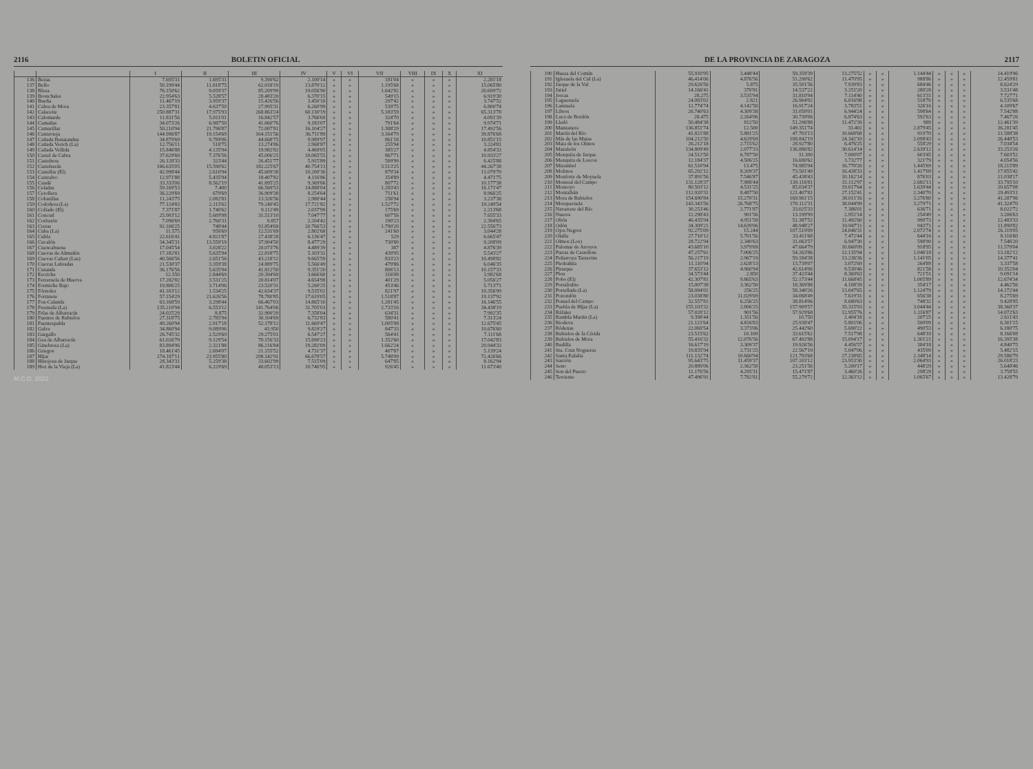2116 BOLETIN OFICIAL
| | | I | II | III | IV | V | VI | VII | VIII | IX | X | XI |
| --- | --- | --- | --- | --- | --- | --- | --- | --- | --- | --- | --- | --- |
| 136 | Bezas | 7.695'31 | 1.695'31 | 9.390'62 | 2.100'14 | » | » | 181'04 | » | » | » | 2.281'18 |
| 137 | Bello | 50.199'44 | 11.818'75 | 62.018'19 | 13.870'12 | » | » | 1.195'68 | » | » | » | 15.065'80 |
| 138 | Blesa | 76.150'62 | 9.059'37 | 85.209'99 | 19.056'90 | » | » | 1.642'82 | » | » | » | 20.699'72 |
| 139 | Bronchales | 22.954'63 | 5.528'57 | 28.483'20 | 6.370'15 | » | » | 549'15 | » | » | » | 6.919'30 |
| 140 | Bueña | 11.467'19 | 3.959'37 | 15.426'56 | 3.450'10 | » | » | 297'42 | » | » | » | 3.747'52 |
| 141 | Cabra de Mora | 23.357'81 | 4.637'50 | 27.995'31 | 6.260'99 | » | » | 539'75 | » | » | » | 6.800'74 |
| 142 | Calaceite | 250.887'31 | 17.975'93 | 268.863'24 | 60.130'19 | » | » | 5.183'59 | » | » | » | 65.313'78 |
| 143 | Calomarde | 11.831'56 | 5.011'01 | 16.842'57 | 3.766'69 | » | » | 324'70 | » | » | » | 4.091'39 |
| 144 | Camañas | 34.073'26 | 6.987'50 | 41.060'76 | 9.183'07 | » | » | 791'64 | » | » | » | 9.974'71 |
| 145 | Camarillas | 50.210'94 | 21.796'87 | 72.007'81 | 16.104'27 | » | » | 1.388'29 | » | » | » | 17.492'56 |
| 146 | Cantavieja | 144.996'87 | 19.154'69 | 164.151'56 | 36.711'89 | » | » | 3.164'79 | » | » | » | 39.876'68 |
| 147 | Cañada Benatanduz | 34.879'69 | 9.789'06 | 44.668'75 | 9.989'97 | » | » | 861'18 | » | » | » | 10.851'15 |
| 148 | Cañada Verich (La) | 12.756'11 | 518'75 | 13.274'86 | 2.968'87 | » | » | 255'94 | » | » | » | 3.224'81 |
| 149 | Cañada Vellida | 15.846'88 | 4.135'94 | 19.982'82 | 4.469'05 | » | » | 385'27 | » | » | » | 4.854'32 |
| 150 | Castel de Cabra | 37.629'69 | 7.376'56 | 45.006'25 | 10.065'55 | » | » | 867'71 | » | » | » | 10.933'27 |
| 151 | Castelnou | 26.128'33 | 323'44 | 26.451'77 | 5.915'89 | » | » | 509'99 | » | » | » | 6.425'88 |
| 152 | Castelserás | 166.635'05 | 15.590'62 | 182.225'67 | 40.754'13 | » | » | 3.513'25 | » | » | » | 44.267'38 |
| 153 | Castellar (El) | 42.998'44 | 2.610'94 | 45.609'38 | 10.200'36 | » | » | 879'34 | » | » | » | 11.079'70 |
| 154 | Castralvo | 12.971'88 | 5.435'94 | 18.407'82 | 4.116'86 | » | » | 354'89 | » | » | » | 4.471'75 |
| 155 | Caudé | 33.333'06 | 8.562'19 | 41.895'25 | 9.369'66 | » | » | 807'72 | » | » | » | 10.177'38 |
| 156 | Celadas | 59.169'53 | 7.400 | 66.569'53 | 14.888'04 | » | » | 1.283'43 | » | » | » | 16.171'47 |
| 157 | Cerollera | 36.229'69 | 679'69 | 36.909'38 | 8.254'64 | » | » | 711'61 | » | » | » | 8.966'25 |
| 158 | Cobatillas | 11.243'75 | 2.082'81 | 13.326'56 | 2.980'44 | » | » | 256'94 | » | » | » | 3.237'38 |
| 159 | Codoñera (La) | 77.124'83 | 2.115'62 | 79.240'45 | 17.721'82 | » | » | 1.527'72 | » | » | » | 19.249'54 |
| 160 | Collado (El) | 7.371'87 | 1.740'62 | 9.112'49 | 2.037'99 | » | » | 175'69 | » | » | » | 2.213'68 |
| 161 | Concud | 25.903'12 | 5.609'98 | 31.513'10 | 7.047'77 | » | » | 607'56 | » | » | » | 7.655'33 |
| 162 | Corbatón | 7.096'69 | 2.760'31 | 9.857 | 2.204'42 | » | » | 190'23 | » | » | » | 2.394'65 |
| 163 | Cretas | 92.106'25 | 748'44 | 92.854'69 | 20.766'53 | » | » | 1.790'20 | » | » | » | 22.556'73 |
| 164 | Cuba (La) | 11.575 | 956'69 | 12.531'69 | 2.802'68 | » | » | 241'60 | » | » | » | 3.044'28 |
| 165 | Cubla | 22.616'41 | 4.821'87 | 27.438'28 | 6.136'47 | » | » | 529 | » | » | » | 6.665'47 |
| 166 | Cucalón | 34.345'31 | 13.559'19 | 37.904'50 | 8.477'29 | » | » | 730'80 | » | » | » | 9.208'09 |
| 167 | Cuencabuena | 17.045'54 | 3.028'22 | 20.073'76 | 4.489'39 | » | » | 387 | » | » | » | 4.876'39 |
| 168 | Cuevas de Almudén | 17.182'81 | 5.635'94 | 22.818'75 | 5.103'32 | » | » | 439'95 | » | » | » | 5.543'27 |
| 169 | Cuevas Cañart (Las) | 40.566'56 | 2.651'56 | 43.218'12 | 9.665'59 | » | » | 833'23 | » | » | » | 10.498'82 |
| 170 | Cuevas Labradas | 21.530'37 | 3.359'38 | 24.889'75 | 5.566'49 | » | » | 479'86 | » | » | » | 6.046'35 |
| 171 | Cutanda | 36.176'56 | 5.635'94 | 41.812'50 | 9.351'20 | » | » | 806'13 | » | » | » | 10.157'33 |
| 172 | Escriche | 12.550 | 2.844'69 | 20.394'69 | 3.666'60 | » | » | 316'08 | » | » | » | 3.982'68 |
| 173 | Ferreruela de Huerva | 17.282'82 | 3.531'25 | 20.814'07 | 4.654'98 | » | » | 401'29 | » | » | » | 5.056'27 |
| 174 | Formiche Bajo | 19.806'25 | 3.714'06 | 23.520'31 | 5.260'25 | » | » | 453'46 | » | » | » | 5.713'71 |
| 175 | Fórnoles | 41.103'12 | 1.534'25 | 42.634'37 | 9.535'02 | » | » | 821'97 | » | » | » | 10.356'99 |
| 176 | Fortanete | 57.154'29 | 21.626'56 | 78.780'85 | 17.619'05 | » | » | 1.518'87 | » | » | » | 19.137'92 |
| 177 | Foz-Calanda | 63.168'59 | 3.298'44 | 66.467'03 | 14.865'10 | » | » | 1.281'45 | » | » | » | 16.146'55 |
| 178 | Fresneda (La) | 135.210'94 | 6.553'12 | 141.764'06 | 31.705'03 | » | » | 2.733'16 | » | » | » | 34.438'19 |
| 179 | Frías de Albarracín | 24.025'29 | 8.875 | 32.900'29 | 7.358'04 | » | » | 634'31 | » | » | » | 7.992'35 |
| 180 | Fuentes de Rubielos | 27.318'75 | 2.785'94 | 30.104'69 | 6.732'83 | » | » | 580'41 | » | » | » | 7.313'24 |
| 181 | Fuentespalda | 49.260'94 | 2.917'18 | 52.178'12 | 11.669'47 | » | » | 1.005'98 | » | » | » | 12.675'45 |
| 182 | Galve | 34.860'94 | 9.089'06 | 43.950 | 9.829'27 | » | » | 847'33 | » | » | » | 10.676'60 |
| 183 | Gargallo | 26.745'32 | 2.529'69 | 29.275'01 | 6.547'27 | » | » | 564'41 | » | » | » | 7.111'68 |
| 184 | Gea de Albarracín | 61.026'79 | 9.129'54 | 70.156'33 | 15.690'23 | » | » | 1.352'60 | » | » | » | 17.042'83 |
| 185 | Ginebrosa (La) | 83.894'96 | 2.321'88 | 86.216'84 | 19.282'09 | » | » | 1.662'24 | » | » | » | 20.944'33 |
| 186 | Griegos | 18.461'45 | 2.694'07 | 21.155'52 | 4.731'37 | » | » | 407'87 | » | » | » | 5.139'24 |
| 187 | Híjar | 274.187'11 | 23.955'80 | 298.142'91 | 66.678'57 | » | » | 5.748'09 | » | » | » | 72.426'66 |
| 188 | Hinojosa de Jarque | 28.343'31 | 5.259'38 | 33.602'99 | 7.515'09 | » | » | 647'85 | » | » | » | 8.162'94 |
| 189 | Hoz de la Vieja (La) | 41.823'44 | 6.229'69 | 48.053'13 | 10.746'95 | » | » | 926'45 | » | » | » | 11.673'40 |
M.C.D. 2022
DE LA PROVINCIA DE ZARAGOZA 2117
| 190 | Huesa del Común | 55.910'95 | 3.448'44 | 59.359'39 | 13.275'52 | » | » | 1.144'44 | » | » | » | 14.419'96 |
| 191 | Iglesuela del Cid (La) | 46.414'06 | 4.876'56 | 51.290'62 | 11.470'95 | » | » | 988'86 | » | » | » | 12.459'81 |
| 192 | Jarque de la Val | 29.626'56 | 5.875 | 35.501'56 | 7.939'83 | » | » | 684'46 | » | » | » | 8.624'29 |
| 193 | Jatiel | 14.166'41 | 370'81 | 14.537'22 | 3.251'20 | » | » | 280'28 | » | » | » | 3.531'48 |
| 194 | Jorcas | 28.275 | 3.535'94 | 31.810'94 | 7.114'40 | » | » | 613'31 | » | » | » | 7.727'71 |
| 195 | Lagueruela | 24.083'02 | 2.821 | 26.904'02 | 6.016'98 | » | » | 518'70 | » | » | » | 6.535'68 |
| 196 | Lanzuela | 12.774'74 | 4.142'50 | 16.917'24 | 3.783'51 | » | » | 326'16 | » | » | » | 4.109'67 |
| 197 | Libros | 26.740'63 | 4.309'38 | 31.050'01 | 6.944'24 | » | » | 598'64 | » | » | » | 7.542'88 |
| 198 | Luco de Bordón | 28.475 | 2.264'06 | 30.739'06 | 6.874'63 | » | » | 592'63 | » | » | » | 7.467'26 |
| 199 | Lledó | 50.484'38 | 812'50 | 51.296'88 | 11.472'39 | » | » | 989 | » | » | » | 12.461'39 |
| 200 | Manzanera | 136.851'74 | 12.500 | 149.351'74 | 33.402 | » | » | 2.879'45 | » | » | » | 36.281'45 |
| 201 | Martín del Río | 41.821'88 | 5.881'25 | 47.703'13 | 10.668'68 | » | » | 919'70 | » | » | » | 11.588'38 |
| 202 | Más de las Matas | 104.212'50 | 4.629'69 | 108.842'19 | 24.342'10 | » | » | 2.098'43 | » | » | » | 26.440'53 |
| 203 | Mata de los Olmos | 26.212'18 | 2.715'62 | 28.927'80 | 6.476'25 | » | » | 558'29 | » | » | » | 7.034'54 |
| 204 | Mazaleón | 134.809'49 | 2.077'33 | 136.886'82 | 30.614'14 | » | » | 2.639'12 | » | » | » | 33.253'26 |
| 205 | Mezquita de Jarque | 24.512'50 | 6.787'50 | 31.300 | 7.000'07 | » | » | 603'45 | » | » | » | 7.603'52 |
| 206 | Mezquita de Loscos | 12.184'37 | 4.506'25 | 16.690'62 | 3.732'77 | » | » | 321'79 | » | » | » | 4.054'56 |
| 207 | Mirambel | 61.510'94 | 13.475 | 74.985'94 | 16.770'20 | » | » | 1.445'69 | » | » | » | 18.215'89 |
| 208 | Molinos | 65.292'12 | 8.209'37 | 73.501'49 | 16.438'33 | » | » | 1.417'09 | » | » | » | 17.855'42 |
| 209 | Monforte de Moyuela | 37.891'56 | 7.546'87 | 45.438'43 | 10.162'14 | » | » | 876'03 | » | » | » | 11.038'17 |
| 210 | Monreal del Campo | 131.128'37 | 7.988'44 | 139.116'81 | 31.112'97 | » | » | 2.682'13 | » | » | » | 33.795'10 |
| 211 | Monroyo | 80.503'12 | 4.531'25 | 85.034'37 | 19.017'64 | » | » | 1.639'44 | » | » | » | 20.657'08 |
| 212 | Montalbán | 112.920'31 | 8.487'50 | 121.407'81 | 27.152'41 | » | » | 2.340'70 | » | » | » | 29.493'11 |
| 213 | Mora de Rubielos | 154.690'84 | 15.270'31 | 169.961'15 | 38.011'16 | » | » | 3.276'80 | » | » | » | 41.287'96 |
| 214 | Mosqueruela | 143.343'56 | 26.768'75 | 170.112'31 | 38.044'99 | » | » | 3.279'71 | » | » | » | 41.324'70 |
| 215 | Navarrete del Río | 30.253'46 | 2.771'87 | 33.025'33 | 7.386'01 | » | » | 636'71 | » | » | » | 8.022'72 |
| 216 | Nueros | 12.298'43 | 901'56 | 13.199'99 | 2.952'14 | » | » | 254'49 | » | » | » | 3.206'63 |
| 217 | Obón | 46.435'94 | 4.951'58 | 51.387'52 | 11.492'60 | » | » | 990'73 | » | » | » | 12.483'33 |
| 218 | Odón | 34.309'21 | 14.639'06 | 48.948'27 | 10.947'11 | » | » | 943'71 | » | » | » | 11.890'82 |
| 219 | Ojos Negros | 92.275'09 | 15.244 | 107.519'09 | 24.046'31 | » | » | 2.072'74 | » | » | » | 26.119'05 |
| 220 | Olalla | 27.710'12 | 5.701'56 | 33.411'68 | 7.472'44 | » | » | 644'16 | » | » | » | 8.116'60 |
| 221 | Olmos (Los) | 28.722'94 | 2.340'63 | 31.063'57 | 6.947'30 | » | » | 598'90 | » | » | » | 7.546'20 |
| 222 | Palomar de Arroyos | 43.685'10 | 3.979'69 | 47.664'79 | 10.660'09 | » | » | 918'95 | » | » | » | 11.579'04 |
| 223 | Parras de Castellote | 47.257'61 | 7.006'25 | 54.263'86 | 12.135'94 | » | » | 1.046'18 | » | » | » | 13.182'12 |
| 224 | Peñarroya Tastavins | 56.217'19 | 2.967'19 | 59.184'38 | 13.236'36 | » | » | 1.141'05 | » | » | » | 14.377'41 |
| 225 | Piedrahita | 11.110'94 | 2.628'13 | 13.739'07 | 3.072'69 | » | » | 264'89 | » | » | » | 3.337'58 |
| 226 | Pitarque | 37.653'12 | 4.960'94 | 42.614'06 | 9.530'46 | » | » | 821'58 | » | » | » | 10.352'04 |
| 227 | Plou | 34.573'44 | 2.850 | 37.423'44 | 8.369'63 | » | » | 721'51 | » | » | » | 9.091'14 |
| 228 | Pobo (El) | 42.307'81 | 9.865'63 | 52.173'44 | 11.668'45 | » | » | 1.005'89 | » | » | » | 12.674'34 |
| 229 | Portalrubio | 15.007'38 | 3.362'50 | 18.369'88 | 4.108'39 | » | » | 354'17 | » | » | » | 4.462'56 |
| 230 | Portellada (La) | 58.084'01 | 256'25 | 58.340'26 | 13.047'65 | » | » | 1.124'79 | » | » | » | 14.172'44 |
| 231 | Pozondón | 23.038'80 | 11.029'69 | 34.068'49 | 7.619'31 | » | » | 656'38 | » | » | » | 8.275'69 |
| 232 | Pozuel del Campo | 32.557'81 | 6.256'25 | 38.814'06 | 8.680'63 | » | » | 748'32 | » | » | » | 9.428'95 |
| 233 | Puebla de Híjar (La) | 155.103'32 | 2.806'25 | 157.909'57 | 35.315'93 | » | » | 3.044'44 | » | » | » | 38.360'37 |
| 234 | Ráfales | 57.028'12 | 901'56 | 57.929'68 | 12.955'76 | » | » | 1.116'87 | » | » | » | 14.072'63 |
| 235 | Rambla Martín (La) | 9.398'44 | 1.351'56 | 10.750 | 2.404'18 | » | » | 207'25 | » | » | » | 2.611'43 |
| 236 | Riodeva | 21.121'64 | 4.816'83 | 25.938'47 | 5.801'06 | » | » | 500'09 | » | » | » | 6.301'15 |
| 237 | Ródenas | 22.069'54 | 3.373'06 | 25.442'60 | 5.690'22 | » | » | 490'53 | » | » | » | 6.180'75 |
| 238 | Rubielos de la Cérida | 23.515'62 | 10.100 | 33.615'62 | 7.517'98 | » | » | 648'10 | » | » | » | 8.166'08 |
| 239 | Rubielos de Mora | 55.416'32 | 12.076'56 | 67.492'88 | 15.094'17 | » | » | 1.301'21 | » | » | » | 16.395'38 |
| 240 | Rudilla | 16.617'19 | 3.309'37 | 19.926'56 | 4.456'57 | » | » | 384'18 | » | » | » | 4.840'75 |
| 241 | Sta. Cruz Nogueras | 19.835'94 | 2.731'25 | 22.567'19 | 5.047'06 | » | » | 435'09 | » | » | » | 5.482'15 |
| 242 | Santa Eulalia | 111.132'74 | 10.660'94 | 121.793'68 | 27.238'65 | » | » | 2.348'14 | » | » | » | 29.586'79 |
| 243 | Sarrión | 95.643'75 | 11.459'37 | 107.103'12 | 23.953'30 | » | » | 2.064'93 | » | » | » | 26.018'23 |
| 244 | Seno | 20.889'06 | 2.362'50 | 23.251'56 | 5.200'17 | » | » | 448'29 | » | » | » | 5.648'46 |
| 245 | Son del Puerto | 11.176'56 | 4.295'31 | 15.471'87 | 3.460'26 | » | » | 298'29 | » | » | » | 3.758'55 |
| 246 | Terriente | 47.496'91 | 7.782'81 | 55.279'72 | 12.363'12 | » | » | 1.065'67 | » | » | » | 13.428'79 |